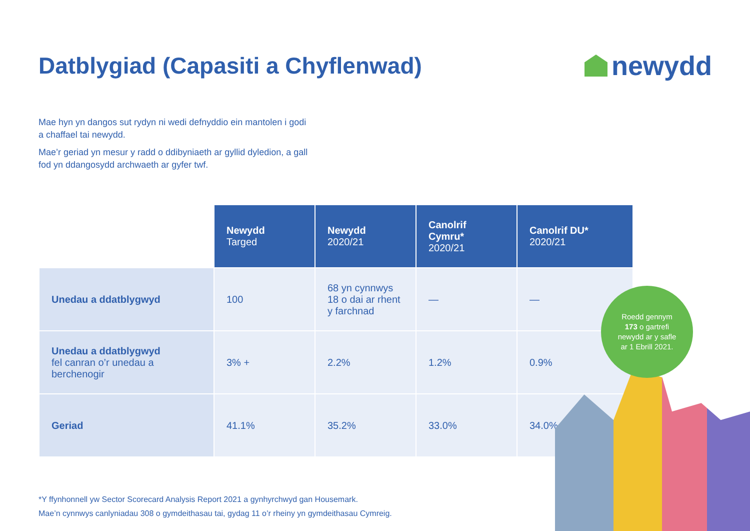Datblygiad (Capasiti a Chyflenwad)
newydd
Mae hyn yn dangos sut rydyn ni wedi defnyddio ein mantolen i godi a chaffael tai newydd.
Mae’r geriad yn mesur y radd o ddibyniaeth ar gyllid dyledion, a gall fod yn ddangosydd archwaeth ar gyfer twf.
| | Newydd Targed | Newydd 2020/21 | Canolrif Cymru* 2020/21 | Canolrif DU* 2020/21 |
| Unedau a ddatblygwyd | 100 | 68 yn cynnwys 18 o dai ar rhent y farchnad | — | — |
| Unedau a ddatblygwyd fel canran o’r unedau a berchenogir | 3% + | 2.2% | 1.2% | 0.9% |
| Geriad | 41.1% | 35.2% | 33.0% | 34.0% |
*Y ffynhonnell yw Sector Scorecard Analysis Report 2021 a gynhyrchwyd gan Housemark.
Mae’n cynnwys canlyniadau 308 o gymdeithasau tai, gydag 11 o’r rheiny yn gymdeithasau Cymreig.
Roedd gennym
173 o gartrefi
newydd ar y safle
ar 1 Ebrill 2021.